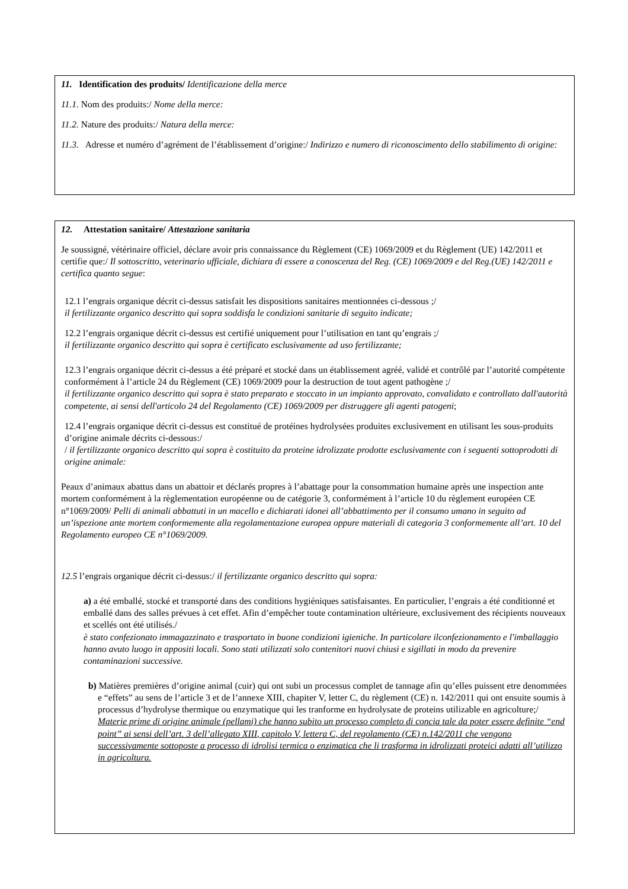11. Identification des produits/ Identificazione della merce
11.1. Nom des produits:/ Nome della merce:
11.2. Nature des produits:/ Natura della merce:
11.3. Adresse et numéro d’agrément de l’établissement d’origine:/ Indirizzo e numero di riconoscimento dello stabilimento di origine:
12. Attestation sanitaire/ Attestazione sanitaria
Je soussigné, vétérinaire officiel, déclare avoir pris connaissance du Règlement (CE) 1069/2009 et du Règlement (UE) 142/2011 et certifie que:/ Il sottoscritto, veterinario ufficiale, dichiara di essere a conoscenza del Reg. (CE) 1069/2009 e del Reg.(UE) 142/2011 e certifica quanto segue:
12.1 l’engrais organique décrit ci-dessus satisfait les dispositions sanitaires mentionnées ci-dessous ;/
il fertilizzante organico descritto qui sopra soddisfa le condizioni sanitarie di seguito indicate;
12.2 l’engrais organique décrit ci-dessus est certifié uniquement pour l’utilisation en tant qu’engrais ;/
il fertilizzante organico descritto qui sopra è certificato esclusivamente ad uso fertilizzante;
12.3 l’engrais organique décrit ci-dessus a été préparé et stocké dans un établissement agréé, validé et contrôlé par l’autorité compétente conformément à l’article 24 du Règlement (CE) 1069/2009 pour la destruction de tout agent pathogène ;/
il fertilizzante organico descritto qui sopra è stato preparato e stoccato in un impianto approvato, convalidato e controllato dall'autorità competente, ai sensi dell'articolo 24 del Regolamento (CE) 1069/2009 per distruggere gli agenti patogeni;
12.4 l’engrais organique décrit ci-dessus est constitué de protéines hydrolysées produites exclusivement en utilisant les sous-produits d’origine animale décrits ci-dessous:/
/ il fertilizzante organico descritto qui sopra è costituito da proteine idrolizzate prodotte esclusivamente con i seguenti sottoprodotti di origine animale:
Peaux d’animaux abattus dans un abattoir et déclarés propres à l’abattage pour la consommation humaine après une inspection ante mortem conformément à la règlementation européenne ou de catégorie 3, conformément à l’article 10 du règlement européen CE n°1069/2009/ Pelli di animali abbattuti in un macello e dichiarati idonei all’abbattimento per il consumo umano in seguito ad un’ispezione ante mortem conformemente alla regolamentazione europea oppure materiali di categoria 3 conformemente all’art. 10 del Regolamento europeo CE n°1069/2009.
12.5 l’engrais organique décrit ci-dessus:/ il fertilizzante organico descritto qui sopra:
a) a été emballé, stocké et transporté dans des conditions hygiéniques satisfaisantes. En particulier, l’engrais a été conditionné et emballé dans des salles prévues à cet effet. Afin d’empêcher toute contamination ultérieure, exclusivement des récipients nouveaux et scellés ont été utilisés./
è stato confezionato immagazzinato e trasportato in buone condizioni igieniche. In particolare ilconfezionamento e l'imballaggio hanno avuto luogo in appositi locali. Sono stati utilizzati solo contenitori nuovi chiusi e sigillati in modo da prevenire contaminazioni successive.
b) Matières premières d’origine animal (cuir) qui ont subi un processus complet de tannage afin qu’elles puissent etre denommées e “effets” au sens de l’article 3 et de l’annexe XIII, chapiter V, letter C, du règlement (CE) n. 142/2011 qui ont ensuite soumis à processus d’hydrolyse thermique ou enzymatique qui les tranforme en hydrolysate de proteins utilizable en agricolture;/
Materie prime di origine animale (pellami) che hanno subito un processo completo di concia tale da poter essere definite “end point” ai sensi dell’art. 3 dell’allegato XIII, capitolo V, lettera C, del regolamento (CE) n.142/2011 che vengono successivamente sottoposte a processo di idrolisi termica o enzimatica che li trasforma in idrolizzati proteici adatti all’utilizzo in agricoltura.